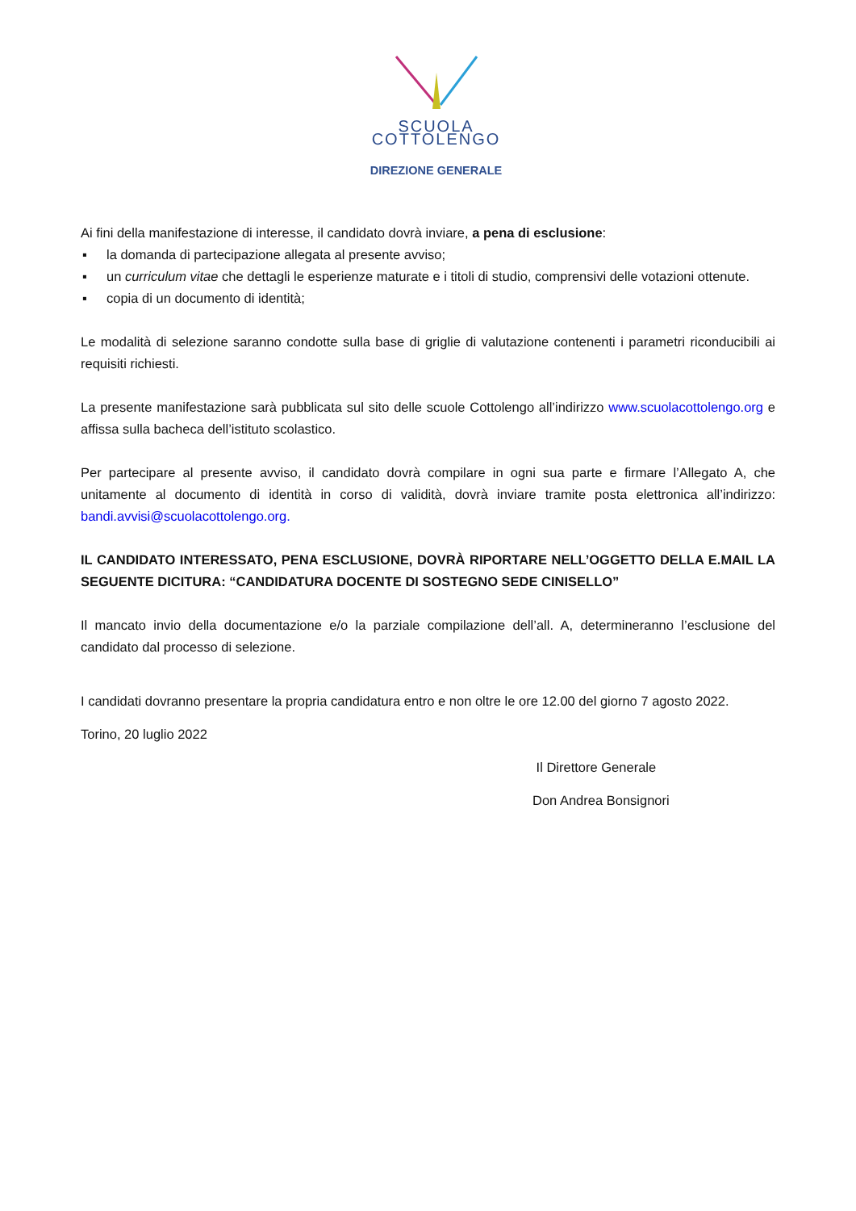SCUOLA
COTTOLENGO
DIREZIONE GENERALE
Ai fini della manifestazione di interesse, il candidato dovrà inviare, a pena di esclusione:
▪ la domanda di partecipazione allegata al presente avviso;
▪ un curriculum vitae che dettagli le esperienze maturate e i titoli di studio, comprensivi delle votazioni ottenute.
▪ copia di un documento di identità;
Le modalità di selezione saranno condotte sulla base di griglie di valutazione contenenti i parametri riconducibili ai requisiti richiesti.
La presente manifestazione sarà pubblicata sul sito delle scuole Cottolengo all’indirizzo www.scuolacottolengo.org e affissa sulla bacheca dell’istituto scolastico.
Per partecipare al presente avviso, il candidato dovrà compilare in ogni sua parte e firmare l’Allegato A, che unitamente al documento di identità in corso di validità, dovrà inviare tramite posta elettronica all’indirizzo: bandi.avvisi@scuolacottolengo.org.
IL CANDIDATO INTERESSATO, PENA ESCLUSIONE, DOVRÀ RIPORTARE NELL’OGGETTO DELLA E.MAIL LA SEGUENTE DICITURA: “CANDIDATURA DOCENTE DI SOSTEGNO SEDE CINISELLO”
Il mancato invio della documentazione e/o la parziale compilazione dell’all. A, determineranno l’esclusione del candidato dal processo di selezione.
I candidati dovranno presentare la propria candidatura entro e non oltre le ore 12.00 del giorno 7 agosto 2022.
Torino, 20 luglio 2022
Il Direttore Generale
Don Andrea Bonsignori